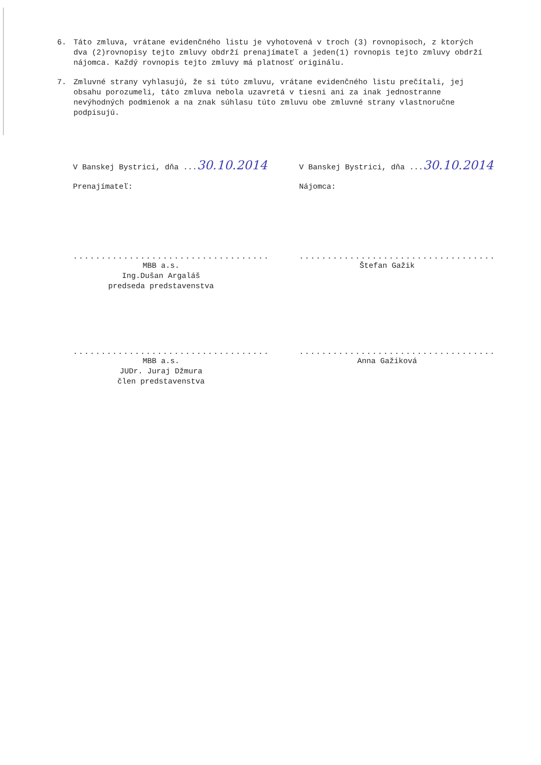6. Táto zmluva, vrátane evidenčného listu je vyhotovená v troch (3) rovnopisoch, z ktorých dva (2)rovnopisy tejto zmluvy obdrží prenajímateľ a jeden(1) rovnopis tejto zmluvy obdrží nájomca. Každý rovnopis tejto zmluvy má platnosť originálu.
7. Zmluvné strany vyhlasujú, že si túto zmluvu, vrátane evidenčného listu prečítali, jej obsahu porozumeli, táto zmluva nebola uzavretá v tiesni ani za inak jednostranne nevýhodných podmienok a na znak súhlasu túto zmluvu obe zmluvné strany vlastnoručne podpisujú.
V Banskej Bystrici, dňa ...30.10.2014
Prenajímateľ:
...................................
MBB a.s.
Ing.Dušan Argaláš
predseda predstavenstva
...................................
MBB a.s.
JUDr. Juraj Džmura
člen predstavenstva
V Banskej Bystrici, dňa ...30.10.2014
Nájomca:
...................................
Štefan Gažik
...................................
Anna Gažiková